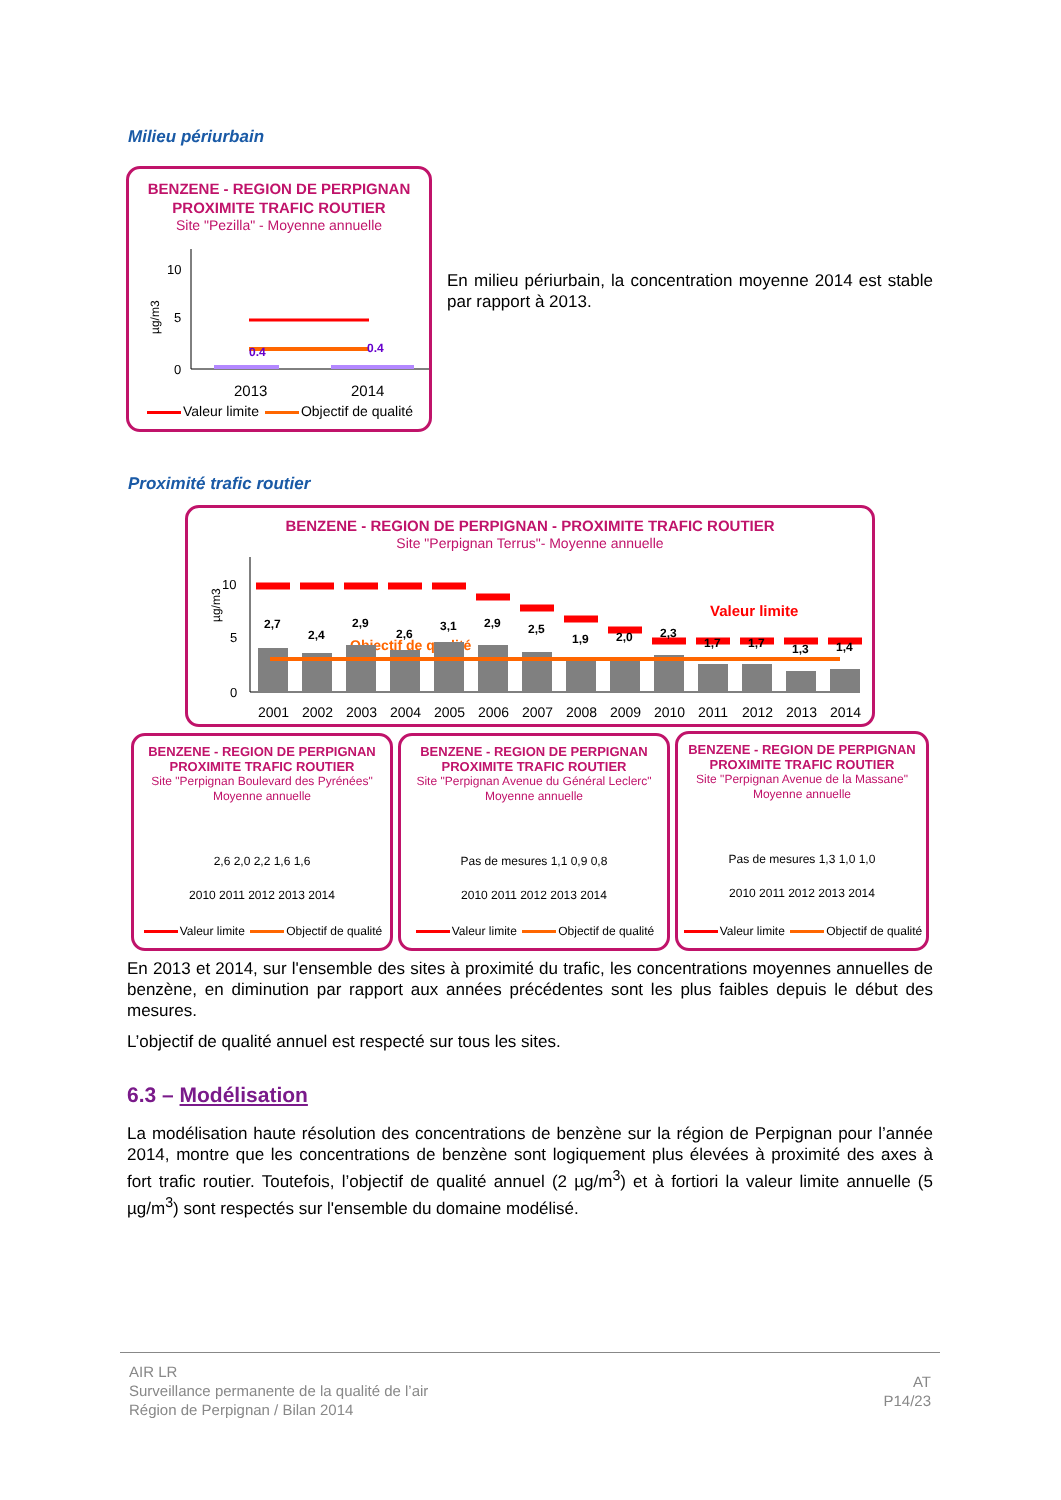Milieu périurbain
BENZENE - REGION DE PERPIGNAN
PROXIMITE TRAFIC ROUTIER
Site "Pezilla" - Moyenne annuelle
µg/m3
10
5
0
0.4
0.4
2013
2014
Valeur limite Objectif de qualité
En milieu périurbain, la concentration moyenne 2014 est stable par rapport à 2013.
Proximité trafic routier
BENZENE - REGION DE PERPIGNAN - PROXIMITE TRAFIC ROUTIER
Site "Perpignan Terrus"- Moyenne annuelle
µg/m3
10
5
0
Valeur limite
Objectif de qualité
2,7
2,4
2,9
2,6
3,1
2,9
2,5
1,9
2,0
2,3
1,7
1,7
1,3
1,4
2001
2002
2003
2004
2005
2006
2007
2008
2009
2010
2011
2012
2013
2014
BENZENE - REGION DE PERPIGNAN
PROXIMITE TRAFIC ROUTIER
Site "Perpignan Boulevard des Pyrénées"
Moyenne annuelle
2,6 2,0 2,2 1,6 1,6
2010 2011 2012 2013 2014
Valeur limite Objectif de qualité
BENZENE - REGION DE PERPIGNAN
PROXIMITE TRAFIC ROUTIER
Site "Perpignan Avenue du Général Leclerc"
Moyenne annuelle
Pas de mesures 1,1 0,9 0,8
2010 2011 2012 2013 2014
Valeur limite Objectif de qualité
BENZENE - REGION DE PERPIGNAN
PROXIMITE TRAFIC ROUTIER
Site "Perpignan Avenue de la Massane"
Moyenne annuelle
Pas de mesures 1,3 1,0 1,0
2010 2011 2012 2013 2014
Valeur limite Objectif de qualité
En 2013 et 2014, sur l'ensemble des sites à proximité du trafic, les concentrations moyennes annuelles de benzène, en diminution par rapport aux années précédentes sont les plus faibles depuis le début des mesures.
L’objectif de qualité annuel est respecté sur tous les sites.
6.3 – Modélisation
La modélisation haute résolution des concentrations de benzène sur la région de Perpignan pour l’année 2014, montre que les concentrations de benzène sont logiquement plus élevées à proximité des axes à fort trafic routier. Toutefois, l’objectif de qualité annuel (2 µg/m<sup>3</sup>) et à fortiori la valeur limite annuelle (5 µg/m<sup>3</sup>) sont respectés sur l'ensemble du domaine modélisé.
AIR LR
Surveillance permanente de la qualité de l’air
Région de Perpignan / Bilan 2014
AT
P14/23